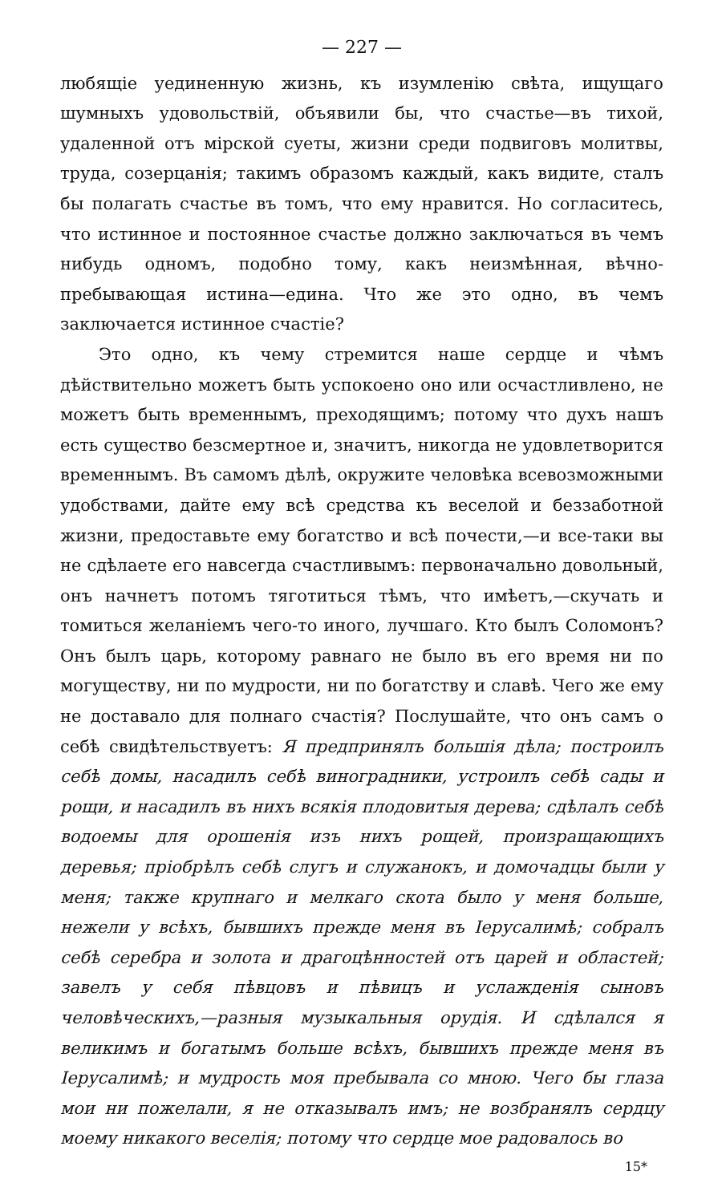— 227 —
любящіе уединенную жизнь, къ изумленію свѣта, ищущаго шумныхъ удовольствій, объявили бы, что счастье—въ тихой, удаленной отъ мірской суеты, жизни среди подвиговъ молитвы, труда, созерцанія; такимъ образомъ каждый, какъ видите, сталъ бы полагать счастье въ томъ, что ему нравится. Но согласитесь, что истинное и постоянное счастье должно заключаться въ чемъ нибудь одномъ, подобно тому, какъ неизмѣнная, вѣчно-пребывающая истина—едина. Что же это одно, въ чемъ заключается истинное счастіе?
Это одно, къ чему стремится наше сердце и чѣмъ дѣйствительно можетъ быть успокоено оно или осчастливлено, не можетъ быть временнымъ, преходящимъ; потому что духъ нашъ есть существо безсмертное и, значитъ, никогда не удовлетворится временнымъ. Въ самомъ дѣлѣ, окружите человѣка всевозможными удобствами, дайте ему всѣ средства къ веселой и беззаботной жизни, предоставьте ему богатство и всѣ почести,—и все-таки вы не сдѣлаете его навсегда счастливымъ: первоначально довольный, онъ начнетъ потомъ тяготиться тѣмъ, что имѣетъ,—скучать и томиться желаніемъ чего-то иного, лучшаго. Кто былъ Соломонъ? Онъ былъ царь, которому равнаго не было въ его время ни по могуществу, ни по мудрости, ни по богатству и славѣ. Чего же ему не доставало для полнаго счастія? Послушайте, что онъ самъ о себѣ свидѣтельствуетъ: Я предпринялъ большія дѣла; построилъ себѣ домы, насадилъ себѣ виноградники, устроилъ себѣ сады и рощи, и насадилъ въ нихъ всякія плодовитыя дерева; сдѣлалъ себѣ водоемы для орошенія изъ нихъ рощей, произращающихъ деревья; пріобрѣлъ себѣ слугъ и служанокъ, и домочадцы были у меня; также крупнаго и мелкаго скота было у меня больше, нежели у всѣхъ, бывшихъ прежде меня въ Іерусалимѣ; собралъ себѣ серебра и золота и драгоцѣнностей отъ царей и областей; завелъ у себя пѣвцовъ и пѣвицъ и услажденія сыновъ человѣческихъ,—разныя музыкальныя орудія. И сдѣлался я великимъ и богатымъ больше всѣхъ, бывшихъ прежде меня въ Іерусалимѣ; и мудрость моя пребывала со мною. Чего бы глаза мои ни пожелали, я не отказывалъ имъ; не возбранялъ сердцу моему никакого веселія; потому что сердце мое радовалось во
15*